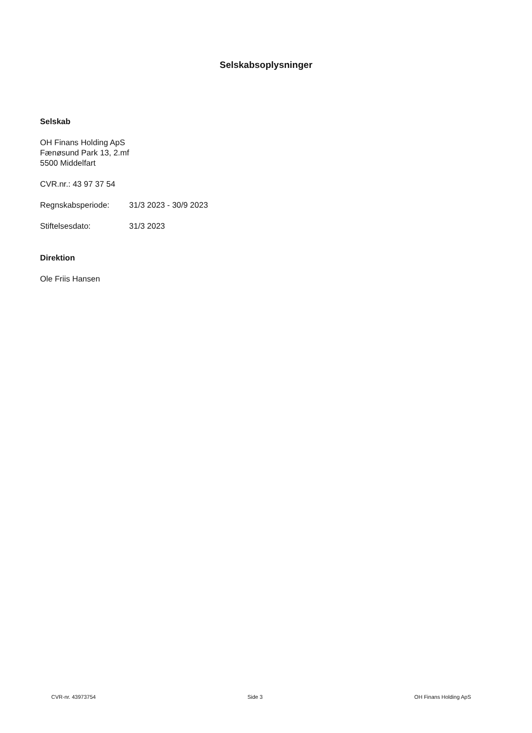Selskabsoplysninger
Selskab
OH Finans Holding ApS
Fænøsund Park 13, 2.mf
5500 Middelfart
CVR.nr.: 43 97 37 54
Regnskabsperiode: 31/3 2023 - 30/9 2023
Stiftelsesdato: 31/3 2023
Direktion
Ole Friis Hansen
CVR-nr. 43973754 Side 3 OH Finans Holding ApS